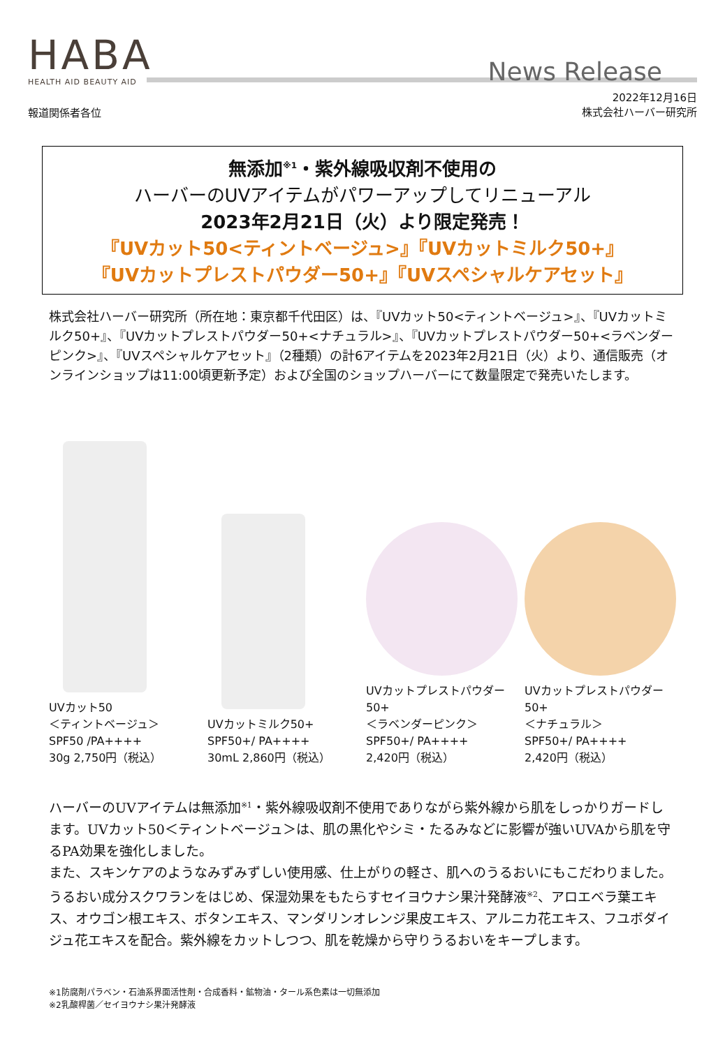HABA
HEALTH AID BEAUTY AID
News Release
報道関係者各位
2022年12月16日
株式会社ハーバー研究所
無添加<sup>※1</sup>・紫外線吸収剤不使用の
ハーバーのUVアイテムがパワーアップしてリニューアル
2023年2月21日（火）より限定発売！
『UVカット50<ティントベージュ>』『UVカットミルク50+』
『UVカットプレストパウダー50+』『UVスペシャルケアセット』
株式会社ハーバー研究所（所在地：東京都千代田区）は、『UVカット50<ティントベージュ>』、『UVカットミルク50+』、『UVカットプレストパウダー50+<ナチュラル>』、『UVカットプレストパウダー50+<ラベンダーピンク>』、『UVスペシャルケアセット』（2種類）の計6アイテムを2023年2月21日（火）より、通信販売（オンラインショップは11:00頃更新予定）および全国のショップハーバーにて数量限定で発売いたします。
UVカット50
＜ティントベージュ＞
SPF50 /PA++++
30g 2,750円（税込）
UVカットミルク50+
SPF50+/ PA++++
30mL 2,860円（税込）
UVカットプレストパウダー50+
＜ラベンダーピンク＞
SPF50+/ PA++++
2,420円（税込）
UVカットプレストパウダー50+
＜ナチュラル＞
SPF50+/ PA++++
2,420円（税込）
ハーバーのUVアイテムは無添加<sup>※1</sup>・紫外線吸収剤不使用でありながら紫外線から肌をしっかりガードします。UVカット50＜ティントベージュ＞は、肌の黒化やシミ・たるみなどに影響が強いUVAから肌を守るPA効果を強化しました。
また、スキンケアのようなみずみずしい使用感、仕上がりの軽さ、肌へのうるおいにもこだわりました。うるおい成分スクワランをはじめ、保湿効果をもたらすセイヨウナシ果汁発酵液<sup>※2</sup>、アロエベラ葉エキス、オウゴン根エキス、ボタンエキス、マンダリンオレンジ果皮エキス、アルニカ花エキス、フユボダイジュ花エキスを配合。紫外線をカットしつつ、肌を乾燥から守りうるおいをキープします。
※1防腐剤パラベン・石油系界面活性剤・合成香料・鉱物油・タール系色素は一切無添加
※2乳酸桿菌／セイヨウナシ果汁発酵液